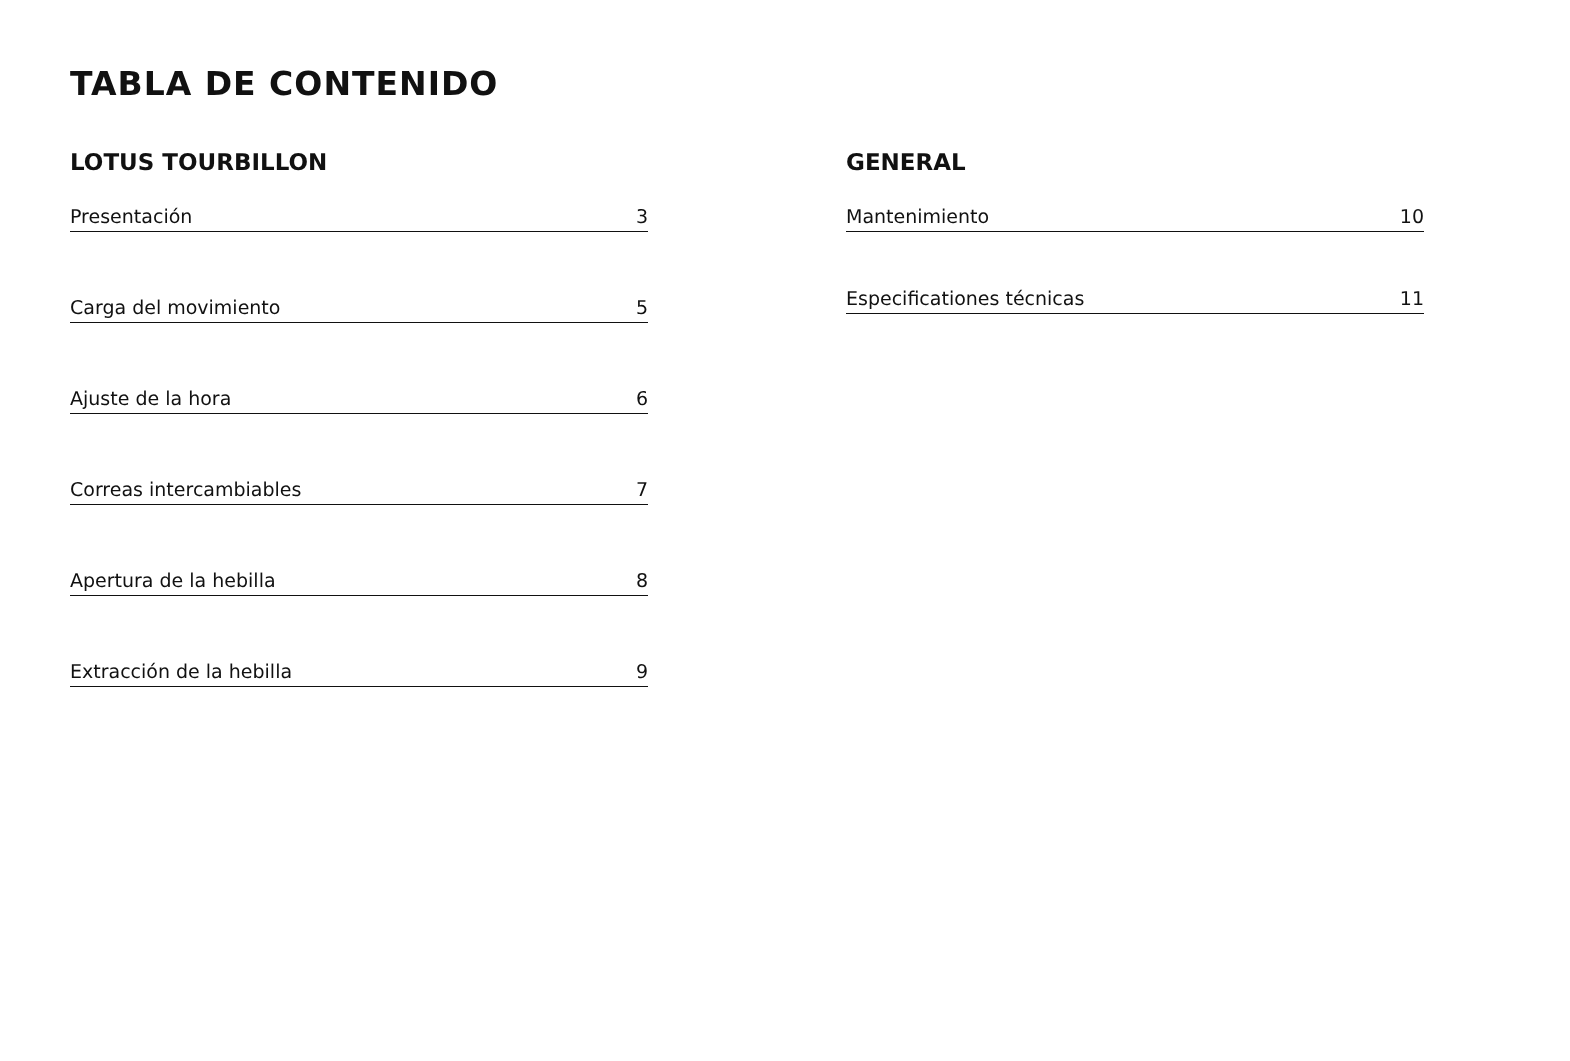TABLA DE CONTENIDO
LOTUS TOURBILLON
Presentación 3
Carga del movimiento 5
Ajuste de la hora 6
Correas intercambiables 7
Apertura de la hebilla 8
Extracción de la hebilla 9
GENERAL
Mantenimiento 10
Especificationes técnicas 11